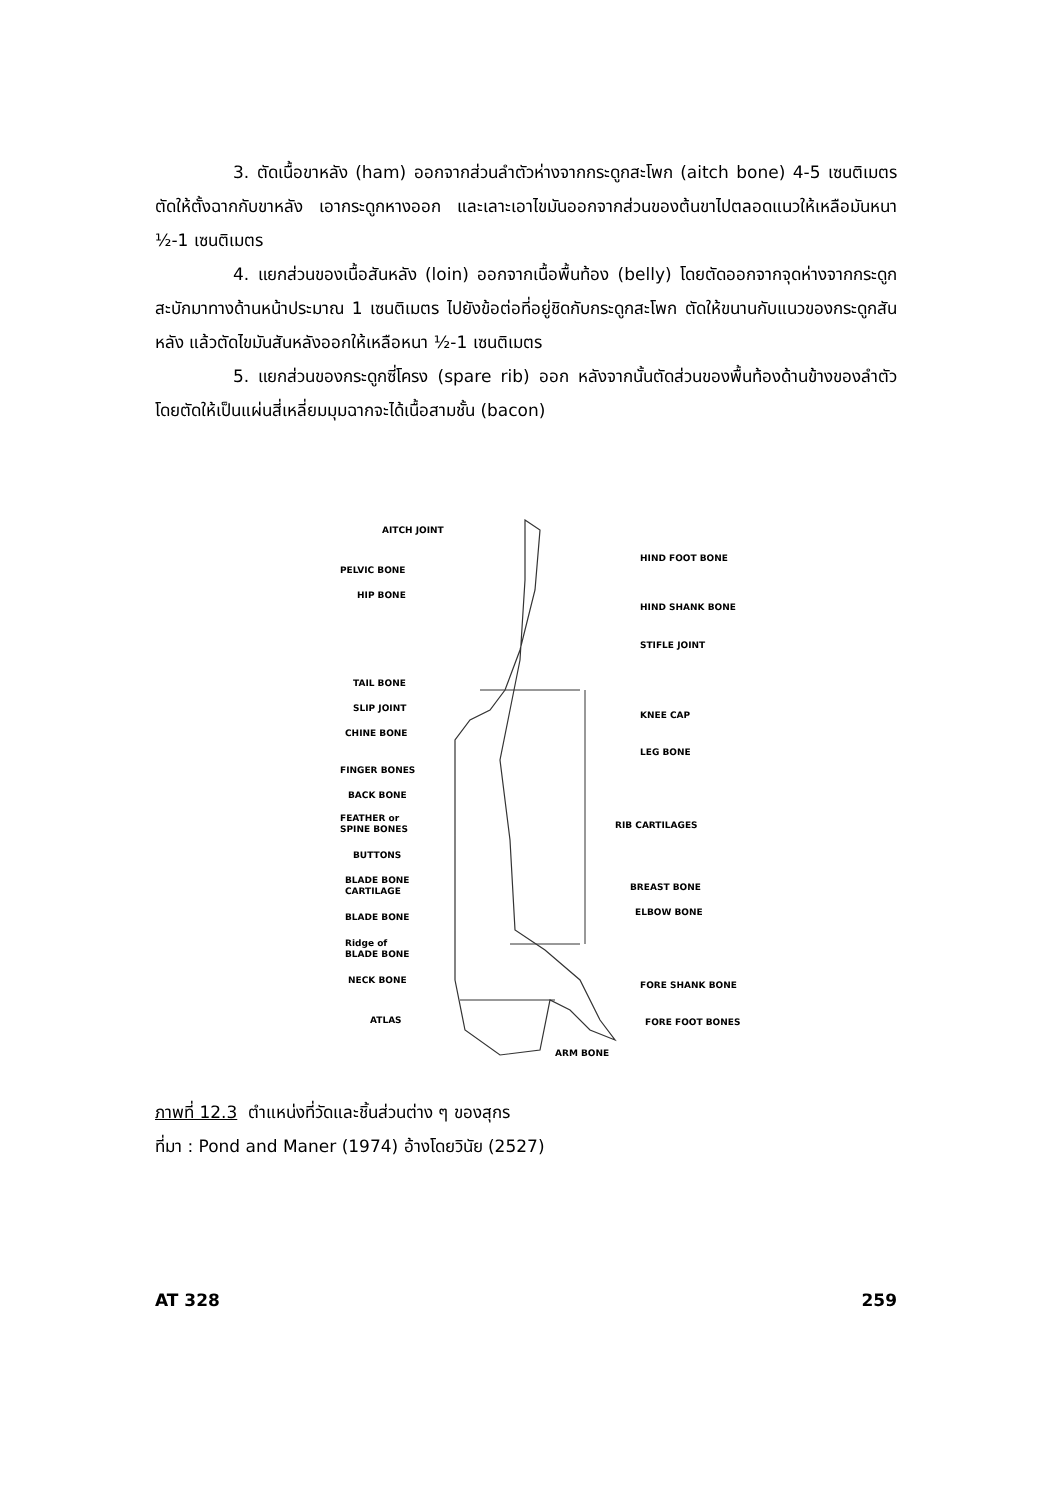3. ตัดเนื้อขาหลัง (ham) ออกจากส่วนลำตัวห่างจากกระดูกสะโพก (aitch bone) 4-5 เซนติเมตร ตัดให้ตั้งฉากกับขาหลัง เอากระดูกหางออก และเลาะเอาไขมันออกจากส่วนของต้นขาไปตลอดแนวให้เหลือมันหนา ½-1 เซนติเมตร
4. แยกส่วนของเนื้อสันหลัง (loin) ออกจากเนื้อพื้นท้อง (belly) โดยตัดออกจากจุดห่างจากกระดูกสะบักมาทางด้านหน้าประมาณ 1 เซนติเมตร ไปยังข้อต่อที่อยู่ชิดกับกระดูกสะโพก ตัดให้ขนานกับแนวของกระดูกสันหลัง แล้วตัดไขมันสันหลังออกให้เหลือหนา ½-1 เซนติเมตร
5. แยกส่วนของกระดูกซี่โครง (spare rib) ออก หลังจากนั้นตัดส่วนของพื้นท้องด้านข้างของลำตัว โดยตัดให้เป็นแผ่นสี่เหลี่ยมมุมฉากจะได้เนื้อสามชั้น (bacon)
AITCH JOINT
PELVIC BONE
HIP BONE
TAIL BONE
SLIP JOINT
CHINE BONE
FINGER BONES
BACK BONE
FEATHER or
SPINE BONES
BUTTONS
BLADE BONE
CARTILAGE
BLADE BONE
Ridge of
BLADE BONE
NECK BONE
ATLAS
HIND FOOT BONE
HIND SHANK BONE
STIFLE JOINT
KNEE CAP
LEG BONE
RIB CARTILAGES
BREAST BONE
ELBOW BONE
FORE SHANK BONE
FORE FOOT BONES
ARM BONE
ภาพที่ 12.3 ตำแหน่งที่วัดและชิ้นส่วนต่าง ๆ ของสุกร
ที่มา : Pond and Maner (1974) อ้างโดยวินัย (2527)
AT 328 259